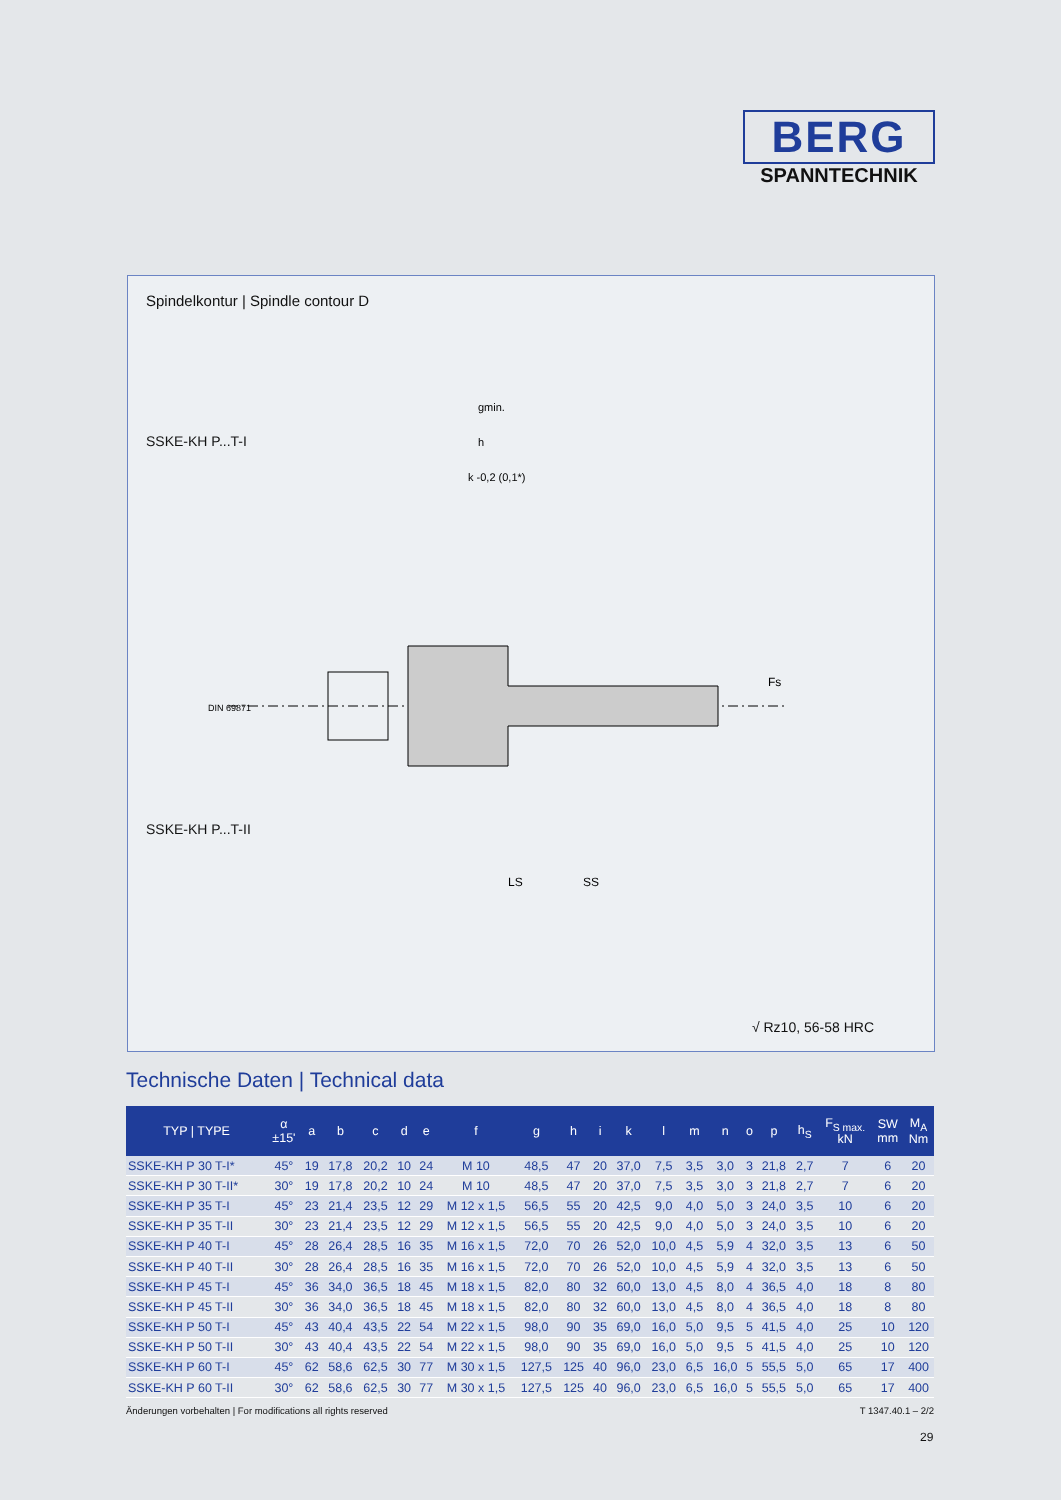BERG
SPANNTECHNIK
Spindelkontur | Spindle contour D
SSKE-KH P...T-I
DIN 69871
Fs
gmin.
h
k -0,2 (0,1*)
LS
SS
SSKE-KH P...T-II
√ Rz10, 56-58 HRC
Technische Daten | Technical data
| TYP / TYPE | α ±15' | a | b | c | d | e | f | g | h | i | k | l | m | n | o | p | h<sub>S</sub> | F<sub>S max.</sub> kN | SW mm | M<sub>A</sub> Nm |
| --- | --- | --- | --- | --- | --- | --- | --- | --- | --- | --- | --- | --- | --- | --- | --- | --- | --- | --- | --- | --- |
| SSKE-KH P 30 T-I* | 45° | 19 | 17,8 | 20,2 | 10 | 24 | M 10 | 48,5 | 47 | 20 | 37,0 | 7,5 | 3,5 | 3,0 | 3 | 21,8 | 2,7 | 7 | 6 | 20 |
| SSKE-KH P 30 T-II* | 30° | 19 | 17,8 | 20,2 | 10 | 24 | M 10 | 48,5 | 47 | 20 | 37,0 | 7,5 | 3,5 | 3,0 | 3 | 21,8 | 2,7 | 7 | 6 | 20 |
| SSKE-KH P 35 T-I | 45° | 23 | 21,4 | 23,5 | 12 | 29 | M 12 x 1,5 | 56,5 | 55 | 20 | 42,5 | 9,0 | 4,0 | 5,0 | 3 | 24,0 | 3,5 | 10 | 6 | 20 |
| SSKE-KH P 35 T-II | 30° | 23 | 21,4 | 23,5 | 12 | 29 | M 12 x 1,5 | 56,5 | 55 | 20 | 42,5 | 9,0 | 4,0 | 5,0 | 3 | 24,0 | 3,5 | 10 | 6 | 20 |
| SSKE-KH P 40 T-I | 45° | 28 | 26,4 | 28,5 | 16 | 35 | M 16 x 1,5 | 72,0 | 70 | 26 | 52,0 | 10,0 | 4,5 | 5,9 | 4 | 32,0 | 3,5 | 13 | 6 | 50 |
| SSKE-KH P 40 T-II | 30° | 28 | 26,4 | 28,5 | 16 | 35 | M 16 x 1,5 | 72,0 | 70 | 26 | 52,0 | 10,0 | 4,5 | 5,9 | 4 | 32,0 | 3,5 | 13 | 6 | 50 |
| SSKE-KH P 45 T-I | 45° | 36 | 34,0 | 36,5 | 18 | 45 | M 18 x 1,5 | 82,0 | 80 | 32 | 60,0 | 13,0 | 4,5 | 8,0 | 4 | 36,5 | 4,0 | 18 | 8 | 80 |
| SSKE-KH P 45 T-II | 30° | 36 | 34,0 | 36,5 | 18 | 45 | M 18 x 1,5 | 82,0 | 80 | 32 | 60,0 | 13,0 | 4,5 | 8,0 | 4 | 36,5 | 4,0 | 18 | 8 | 80 |
| SSKE-KH P 50 T-I | 45° | 43 | 40,4 | 43,5 | 22 | 54 | M 22 x 1,5 | 98,0 | 90 | 35 | 69,0 | 16,0 | 5,0 | 9,5 | 5 | 41,5 | 4,0 | 25 | 10 | 120 |
| SSKE-KH P 50 T-II | 30° | 43 | 40,4 | 43,5 | 22 | 54 | M 22 x 1,5 | 98,0 | 90 | 35 | 69,0 | 16,0 | 5,0 | 9,5 | 5 | 41,5 | 4,0 | 25 | 10 | 120 |
| SSKE-KH P 60 T-I | 45° | 62 | 58,6 | 62,5 | 30 | 77 | M 30 x 1,5 | 127,5 | 125 | 40 | 96,0 | 23,0 | 6,5 | 16,0 | 5 | 55,5 | 5,0 | 65 | 17 | 400 |
| SSKE-KH P 60 T-II | 30° | 62 | 58,6 | 62,5 | 30 | 77 | M 30 x 1,5 | 127,5 | 125 | 40 | 96,0 | 23,0 | 6,5 | 16,0 | 5 | 55,5 | 5,0 | 65 | 17 | 400 |
Änderungen vorbehalten | For modifications all rights reserved T 1347.40.1 – 2/2
29